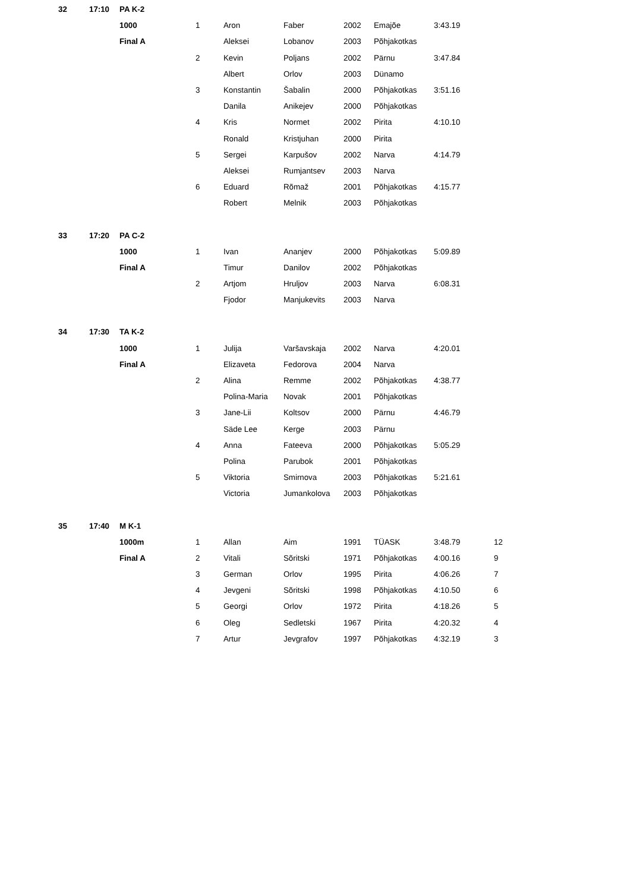| 32 | 17:10 | PA K-2 | | | | | | | |
| | | 1000 | 1 | Aron | Faber | 2002 | Emajõe | 3:43.19 | |
| | | Final A | | Aleksei | Lobanov | 2003 | Põhjakotkas | | |
| | | | 2 | Kevin | Poljans | 2002 | Pärnu | 3:47.84 | |
| | | | | Albert | Orlov | 2003 | Dünamo | | |
| | | | 3 | Konstantin | Šabalin | 2000 | Põhjakotkas | 3:51.16 | |
| | | | | Danila | Anikejev | 2000 | Põhjakotkas | | |
| | | | 4 | Kris | Normet | 2002 | Pirita | 4:10.10 | |
| | | | | Ronald | Kristjuhan | 2000 | Pirita | | |
| | | | 5 | Sergei | Karpušov | 2002 | Narva | 4:14.79 | |
| | | | | Aleksei | Rumjantsev | 2003 | Narva | | |
| | | | 6 | Eduard | Rõmaž | 2001 | Põhjakotkas | 4:15.77 | |
| | | | | Robert | Melnik | 2003 | Põhjakotkas | | |
| 33 | 17:20 | PA C-2 | | | | | | | |
| | | 1000 | 1 | Ivan | Ananjev | 2000 | Põhjakotkas | 5:09.89 | |
| | | Final A | | Timur | Danilov | 2002 | Põhjakotkas | | |
| | | | 2 | Artjom | Hruljov | 2003 | Narva | 6:08.31 | |
| | | | | Fjodor | Manjukevits | 2003 | Narva | | |
| 34 | 17:30 | TA K-2 | | | | | | | |
| | | 1000 | 1 | Julija | Varšavskaja | 2002 | Narva | 4:20.01 | |
| | | Final A | | Elizaveta | Fedorova | 2004 | Narva | | |
| | | | 2 | Alina | Remme | 2002 | Põhjakotkas | 4:38.77 | |
| | | | | Polina-Maria | Novak | 2001 | Põhjakotkas | | |
| | | | 3 | Jane-Lii | Koltsov | 2000 | Pärnu | 4:46.79 | |
| | | | | Säde Lee | Kerge | 2003 | Pärnu | | |
| | | | 4 | Anna | Fateeva | 2000 | Põhjakotkas | 5:05.29 | |
| | | | | Polina | Parubok | 2001 | Põhjakotkas | | |
| | | | 5 | Viktoria | Smirnova | 2003 | Põhjakotkas | 5:21.61 | |
| | | | | Victoria | Jumankolova | 2003 | Põhjakotkas | | |
| 35 | 17:40 | M K-1 | | | | | | | |
| | | 1000m | 1 | Allan | Aim | 1991 | TÜASK | 3:48.79 | 12 |
| | | Final A | 2 | Vitali | Sõritski | 1971 | Põhjakotkas | 4:00.16 | 9 |
| | | | 3 | German | Orlov | 1995 | Pirita | 4:06.26 | 7 |
| | | | 4 | Jevgeni | Sõritski | 1998 | Põhjakotkas | 4:10.50 | 6 |
| | | | 5 | Georgi | Orlov | 1972 | Pirita | 4:18.26 | 5 |
| | | | 6 | Oleg | Sedletski | 1967 | Pirita | 4:20.32 | 4 |
| | | | 7 | Artur | Jevgrafov | 1997 | Põhjakotkas | 4:32.19 | 3 |